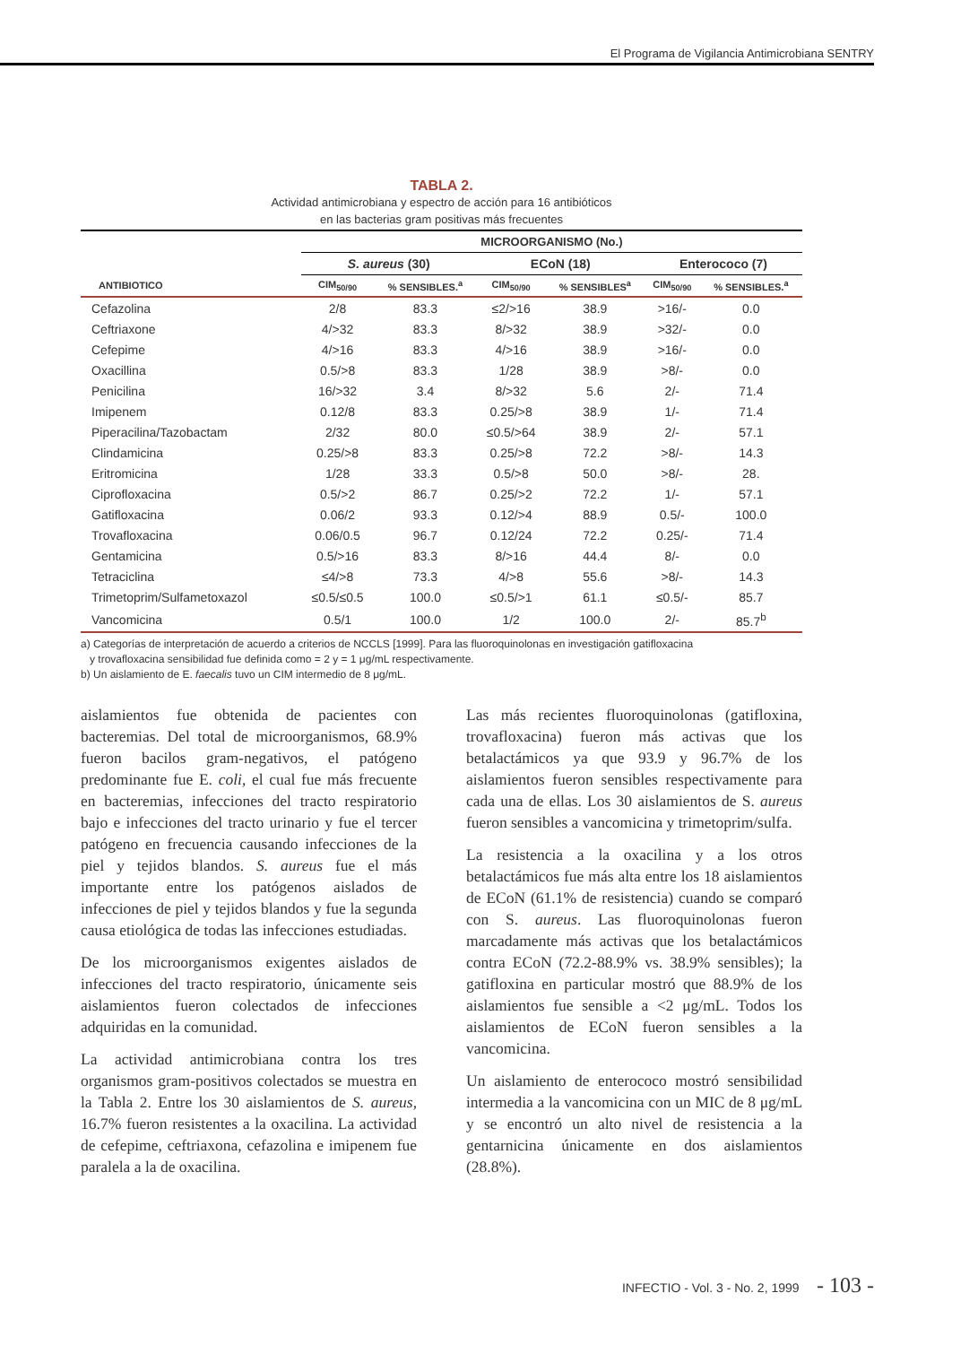El Programa de Vigilancia Antimicrobiana SENTRY
TABLA 2.
Actividad antimicrobiana y espectro de acción para 16 antibióticos
en las bacterias gram positivas más frecuentes
| | MICROORGANISMO (No.) | | | | | |
| --- | --- | --- | --- | --- | --- | --- |
| | S. aureus (30) | | ECoN (18) | | Enterococo (7) | |
| ANTIBIOTICO | CIM<sub>50/90</sub> | % SENSIBLES.<sup>a</sup> | CIM<sub>50/90</sub> | % SENSIBLES<sup>a</sup> | CIM<sub>50/90</sub> | % SENSIBLES.<sup>a</sup> |
| Cefazolina | 2/8 | 83.3 | ≤2/>16 | 38.9 | >16/- | 0.0 |
| Ceftriaxone | 4/>32 | 83.3 | 8/>32 | 38.9 | >32/- | 0.0 |
| Cefepime | 4/>16 | 83.3 | 4/>16 | 38.9 | >16/- | 0.0 |
| Oxacillina | 0.5/>8 | 83.3 | 1/28 | 38.9 | >8/- | 0.0 |
| Penicilina | 16/>32 | 3.4 | 8/>32 | 5.6 | 2/- | 71.4 |
| Imipenem | 0.12/8 | 83.3 | 0.25/>8 | 38.9 | 1/- | 71.4 |
| Piperacilina/Tazobactam | 2/32 | 80.0 | ≤0.5/>64 | 38.9 | 2/- | 57.1 |
| Clindamicina | 0.25/>8 | 83.3 | 0.25/>8 | 72.2 | >8/- | 14.3 |
| Eritromicina | 1/28 | 33.3 | 0.5/>8 | 50.0 | >8/- | 28. |
| Ciprofloxacina | 0.5/>2 | 86.7 | 0.25/>2 | 72.2 | 1/- | 57.1 |
| Gatifloxacina | 0.06/2 | 93.3 | 0.12/>4 | 88.9 | 0.5/- | 100.0 |
| Trovafloxacina | 0.06/0.5 | 96.7 | 0.12/24 | 72.2 | 0.25/- | 71.4 |
| Gentamicina | 0.5/>16 | 83.3 | 8/>16 | 44.4 | 8/- | 0.0 |
| Tetraciclina | ≤4/>8 | 73.3 | 4/>8 | 55.6 | >8/- | 14.3 |
| Trimetoprim/Sulfametoxazol | ≤0.5/≤0.5 | 100.0 | ≤0.5/>1 | 61.1 | ≤0.5/- | 85.7 |
| Vancomicina | 0.5/1 | 100.0 | 1/2 | 100.0 | 2/- | 85.7<sup>b</sup> |
a) Categorías de interpretación de acuerdo a criterios de NCCLS [1999]. Para las fluoroquinolonas en investigación gatifloxacina
y trovafloxacina sensibilidad fue definida como = 2 y = 1 μg/mL respectivamente.
b) Un aislamiento de E. faecalis tuvo un CIM intermedio de 8 μg/mL.
aislamientos fue obtenida de pacientes con bacteremias. Del total de microorganismos, 68.9% fueron bacilos gram-negativos, el patógeno predominante fue E. coli, el cual fue más frecuente en bacteremias, infecciones del tracto respiratorio bajo e infecciones del tracto urinario y fue el tercer patógeno en frecuencia causando infecciones de la piel y tejidos blandos. S. aureus fue el más importante entre los patógenos aislados de infecciones de piel y tejidos blandos y fue la segunda causa etiológica de todas las infecciones estudiadas.
De los microorganismos exigentes aislados de infecciones del tracto respiratorio, únicamente seis aislamientos fueron colectados de infecciones adquiridas en la comunidad.
La actividad antimicrobiana contra los tres organismos gram-positivos colectados se muestra en la Tabla 2. Entre los 30 aislamientos de S. aureus, 16.7% fueron resistentes a la oxacilina. La actividad de cefepime, ceftriaxona, cefazolina e imipenem fue paralela a la de oxacilina.
Las más recientes fluoroquinolonas (gatifloxina, trovafloxacina) fueron más activas que los betalactámicos ya que 93.9 y 96.7% de los aislamientos fueron sensibles respectivamente para cada una de ellas. Los 30 aislamientos de S. aureus fueron sensibles a vancomicina y trimetoprim/sulfa.
La resistencia a la oxacilina y a los otros betalactámicos fue más alta entre los 18 aislamientos de ECoN (61.1% de resistencia) cuando se comparó con S. aureus. Las fluoroquinolonas fueron marcadamente más activas que los betalactámicos contra ECoN (72.2-88.9% vs. 38.9% sensibles); la gatifloxina en particular mostró que 88.9% de los aislamientos fue sensible a <2 μg/mL. Todos los aislamientos de ECoN fueron sensibles a la vancomicina.
Un aislamiento de enterococo mostró sensibilidad intermedia a la vancomicina con un MIC de 8 μg/mL y se encontró un alto nivel de resistencia a la gentarnicina únicamente en dos aislamientos (28.8%).
INFECTIO - Vol. 3 - No. 2, 1999 - 103 -